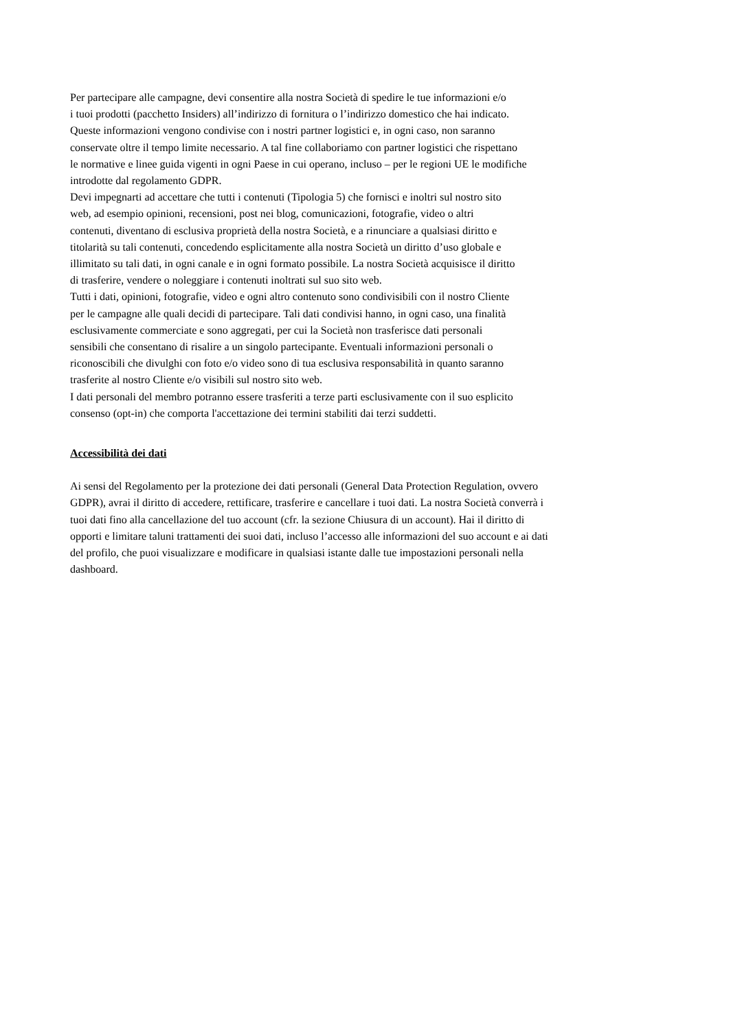Per partecipare alle campagne, devi consentire alla nostra Società di spedire le tue informazioni e/o
i tuoi prodotti (pacchetto Insiders) all’indirizzo di fornitura o l’indirizzo domestico che hai indicato.
Queste informazioni vengono condivise con i nostri partner logistici e, in ogni caso, non saranno
conservate oltre il tempo limite necessario. A tal fine collaboriamo con partner logistici che rispettano
le normative e linee guida vigenti in ogni Paese in cui operano, incluso – per le regioni UE le modifiche
introdotte dal regolamento GDPR.
Devi impegnarti ad accettare che tutti i contenuti (Tipologia 5) che fornisci e inoltri sul nostro sito
web, ad esempio opinioni, recensioni, post nei blog, comunicazioni, fotografie, video o altri
contenuti, diventano di esclusiva proprietà della nostra Società, e a rinunciare a qualsiasi diritto e
titolarità su tali contenuti, concedendo esplicitamente alla nostra Società un diritto d’uso globale e
illimitato su tali dati, in ogni canale e in ogni formato possibile. La nostra Società acquisisce il diritto
di trasferire, vendere o noleggiare i contenuti inoltrati sul suo sito web.
Tutti i dati, opinioni, fotografie, video e ogni altro contenuto sono condivisibili con il nostro Cliente
per le campagne alle quali decidi di partecipare. Tali dati condivisi hanno, in ogni caso, una finalità
esclusivamente commerciate e sono aggregati, per cui la Società non trasferisce dati personali
sensibili che consentano di risalire a un singolo partecipante. Eventuali informazioni personali o
riconoscibili che divulghi con foto e/o video sono di tua esclusiva responsabilità in quanto saranno
trasferite al nostro Cliente e/o visibili sul nostro sito web.
I dati personali del membro potranno essere trasferiti a terze parti esclusivamente con il suo esplicito
consenso (opt-in) che comporta l'accettazione dei termini stabiliti dai terzi suddetti.
Accessibilità dei dati
Ai sensi del Regolamento per la protezione dei dati personali (General Data Protection Regulation, ovvero
GDPR), avrai il diritto di accedere, rettificare, trasferire e cancellare i tuoi dati. La nostra Società converrà i
tuoi dati fino alla cancellazione del tuo account (cfr. la sezione Chiusura di un account). Hai il diritto di
opporti e limitare taluni trattamenti dei suoi dati, incluso l’accesso alle informazioni del suo account e ai dati
del profilo, che puoi visualizzare e modificare in qualsiasi istante dalle tue impostazioni personali nella
dashboard.